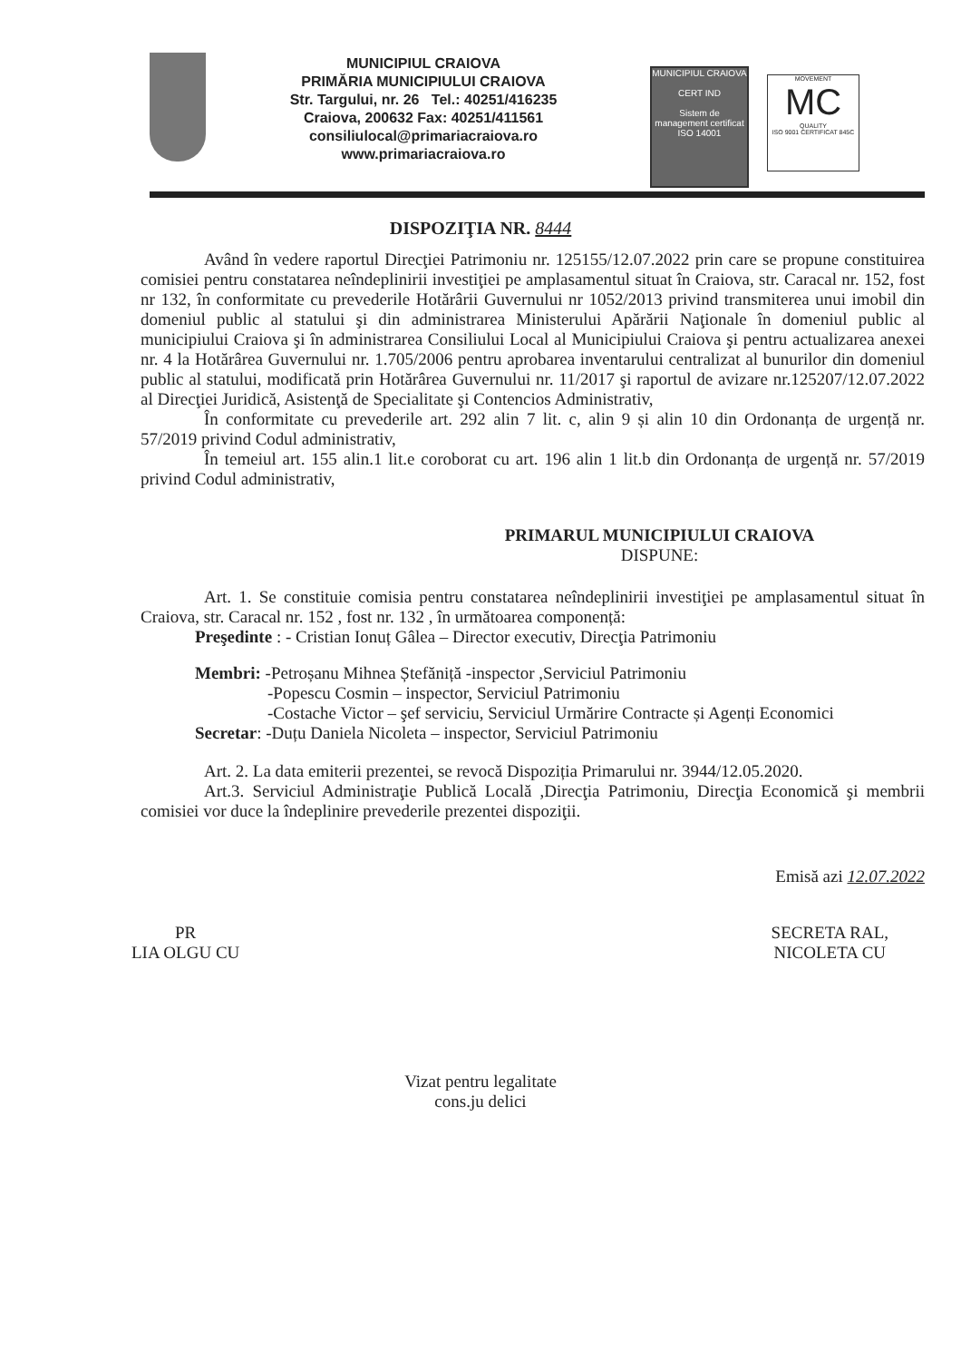MUNICIPIUL CRAIOVA
PRIMĂRIA MUNICIPIULUI CRAIOVA
Str. Targului, nr. 26 Tel.: 40251/416235
Craiova, 200632 Fax: 40251/411561
consiliulocal@primariacraiova.ro
www.primariacraiova.ro
MUNICIPIUL CRAIOVA
CERT IND
Sistem de management certificat
ISO 14001
MOVEMENT
MC
QUALITY
ISO 9001 CERTIFICAT 845C
DISPOZIŢIA NR. 8444
Având în vedere raportul Direcţiei Patrimoniu nr. 125155/12.07.2022 prin care se propune constituirea comisiei pentru constatarea neîndeplinirii investiţiei pe amplasamentul situat în Craiova, str. Caracal nr. 152, fost nr 132, în conformitate cu prevederile Hotărârii Guvernului nr 1052/2013 privind transmiterea unui imobil din domeniul public al statului şi din administrarea Ministerului Apărării Naţionale în domeniul public al municipiului Craiova şi în administrarea Consiliului Local al Municipiului Craiova şi pentru actualizarea anexei nr. 4 la Hotărârea Guvernului nr. 1.705/2006 pentru aprobarea inventarului centralizat al bunurilor din domeniul public al statului, modificată prin Hotărârea Guvernului nr. 11/2017 şi raportul de avizare nr.125207/12.07.2022 al Direcţiei Juridică, Asistenţă de Specialitate şi Contencios Administrativ,
În conformitate cu prevederile art. 292 alin 7 lit. c, alin 9 și alin 10 din Ordonanța de urgență nr. 57/2019 privind Codul administrativ,
În temeiul art. 155 alin.1 lit.e coroborat cu art. 196 alin 1 lit.b din Ordonanța de urgență nr. 57/2019 privind Codul administrativ,
PRIMARUL MUNICIPIULUI CRAIOVA
DISPUNE:
Art. 1. Se constituie comisia pentru constatarea neîndeplinirii investiţiei pe amplasamentul situat în Craiova, str. Caracal nr. 152 , fost nr. 132 , în următoarea componență:
Preşedinte : - Cristian Ionuț Gâlea – Director executiv, Direcţia Patrimoniu
Membri: -Petroșanu Mihnea Ștefăniță -inspector ,Serviciul Patrimoniu
-Popescu Cosmin – inspector, Serviciul Patrimoniu
-Costache Victor – şef serviciu, Serviciul Urmărire Contracte și Agenți Economici
Secretar: -Duțu Daniela Nicoleta – inspector, Serviciul Patrimoniu
Art. 2. La data emiterii prezentei, se revocă Dispoziția Primarului nr. 3944/12.05.2020.
Art.3. Serviciul Administraţie Publică Locală ,Direcţia Patrimoniu, Direcţia Economică şi membrii comisiei vor duce la îndeplinire prevederile prezentei dispoziţii.
Emisă azi 12.07.2022
PR
LIA OLGU CU
SECRETA RAL,
NICOLETA CU
Vizat pentru legalitate
cons.ju delici